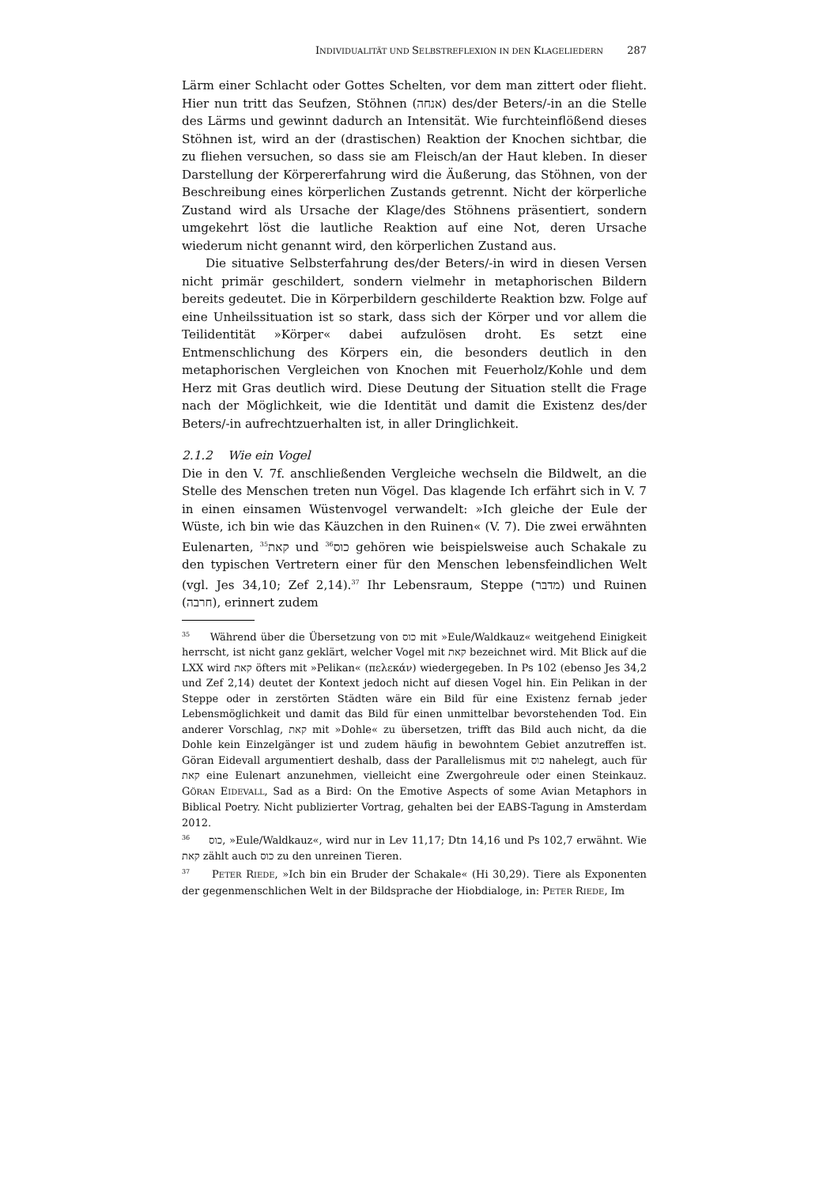I NDIVIDUALITÄT UND S ELBSTREFLEXION IN DEN K LAGELIEDERN 287
Lärm einer Schlacht oder Gottes Schelten, vor dem man zittert oder flieht. Hier nun tritt das Seufzen, Stöhnen (אנחה) des/der Beters/-in an die Stelle des Lärms und gewinnt dadurch an Intensität. Wie furchteinflößend dieses Stöhnen ist, wird an der (drastischen) Reaktion der Knochen sichtbar, die zu fliehen versuchen, so dass sie am Fleisch/an der Haut kleben. In dieser Darstellung der Körpererfahrung wird die Äußerung, das Stöhnen, von der Beschreibung eines körperlichen Zustands getrennt. Nicht der körperliche Zustand wird als Ursache der Klage/des Stöhnens präsentiert, sondern umgekehrt löst die lautliche Reaktion auf eine Not, deren Ursache wiederum nicht genannt wird, den körperlichen Zustand aus.
Die situative Selbsterfahrung des/der Beters/-in wird in diesen Versen nicht primär geschildert, sondern vielmehr in metaphorischen Bildern bereits gedeutet. Die in Körperbildern geschilderte Reaktion bzw. Folge auf eine Unheilssituation ist so stark, dass sich der Körper und vor allem die Teilidentität »Körper« dabei aufzulösen droht. Es setzt eine Entmenschlichung des Körpers ein, die besonders deutlich in den metaphorischen Vergleichen von Knochen mit Feuerholz/Kohle und dem Herz mit Gras deutlich wird. Diese Deutung der Situation stellt die Frage nach der Möglichkeit, wie die Identität und damit die Existenz des/der Beters/-in aufrechtzuerhalten ist, in aller Dringlichkeit.
2.1.2 Wie ein Vogel
Die in den V. 7f. anschließenden Vergleiche wechseln die Bildwelt, an die Stelle des Menschen treten nun Vögel. Das klagende Ich erfährt sich in V. 7 in einen einsamen Wüstenvogel verwandelt: »Ich gleiche der Eule der Wüste, ich bin wie das Käuzchen in den Ruinen« (V. 7). Die zwei erwähnten Eulenarten, קאת<sup>35</sup> und כוס<sup>36</sup> gehören wie beispielsweise auch Schakale zu den typischen Vertretern einer für den Menschen lebensfeindlichen Welt (vgl. Jes 34,10; Zef 2,14).<sup>37</sup> Ihr Lebensraum, Steppe (מדבר) und Ruinen (חרבה), erinnert zudem
<sup>35</sup> Während über die Übersetzung von כוס mit »Eule/Waldkauz« weitgehend Einigkeit herrscht, ist nicht ganz geklärt, welcher Vogel mit קאת bezeichnet wird. Mit Blick auf die LXX wird קאת öfters mit »Pelikan« (πελεκάν) wiedergegeben. In Ps 102 (ebenso Jes 34,2 und Zef 2,14) deutet der Kontext jedoch nicht auf diesen Vogel hin. Ein Pelikan in der Steppe oder in zerstörten Städten wäre ein Bild für eine Existenz fernab jeder Lebensmöglichkeit und damit das Bild für einen unmittelbar bevorstehenden Tod. Ein anderer Vorschlag, קאת mit »Dohle« zu übersetzen, trifft das Bild auch nicht, da die Dohle kein Einzelgänger ist und zudem häufig in bewohntem Gebiet anzutreffen ist. Göran Eidevall argumentiert deshalb, dass der Parallelismus mit כוס nahelegt, auch für קאת eine Eulenart anzunehmen, vielleicht eine Zwergohreule oder einen Steinkauz. GÖRAN EIDEVALL, Sad as a Bird: On the Emotive Aspects of some Avian Metaphors in Biblical Poetry. Nicht publizierter Vortrag, gehalten bei der EABS-Tagung in Amsterdam 2012.
<sup>36</sup> כוס, »Eule/Waldkauz«, wird nur in Lev 11,17; Dtn 14,16 und Ps 102,7 erwähnt. Wie קאת zählt auch כוס zu den unreinen Tieren.
<sup>37</sup> PETER RIEDE, »Ich bin ein Bruder der Schakale« (Hi 30,29). Tiere als Exponenten der gegenmenschlichen Welt in der Bildsprache der Hiobdialoge, in: PETER RIEDE, Im